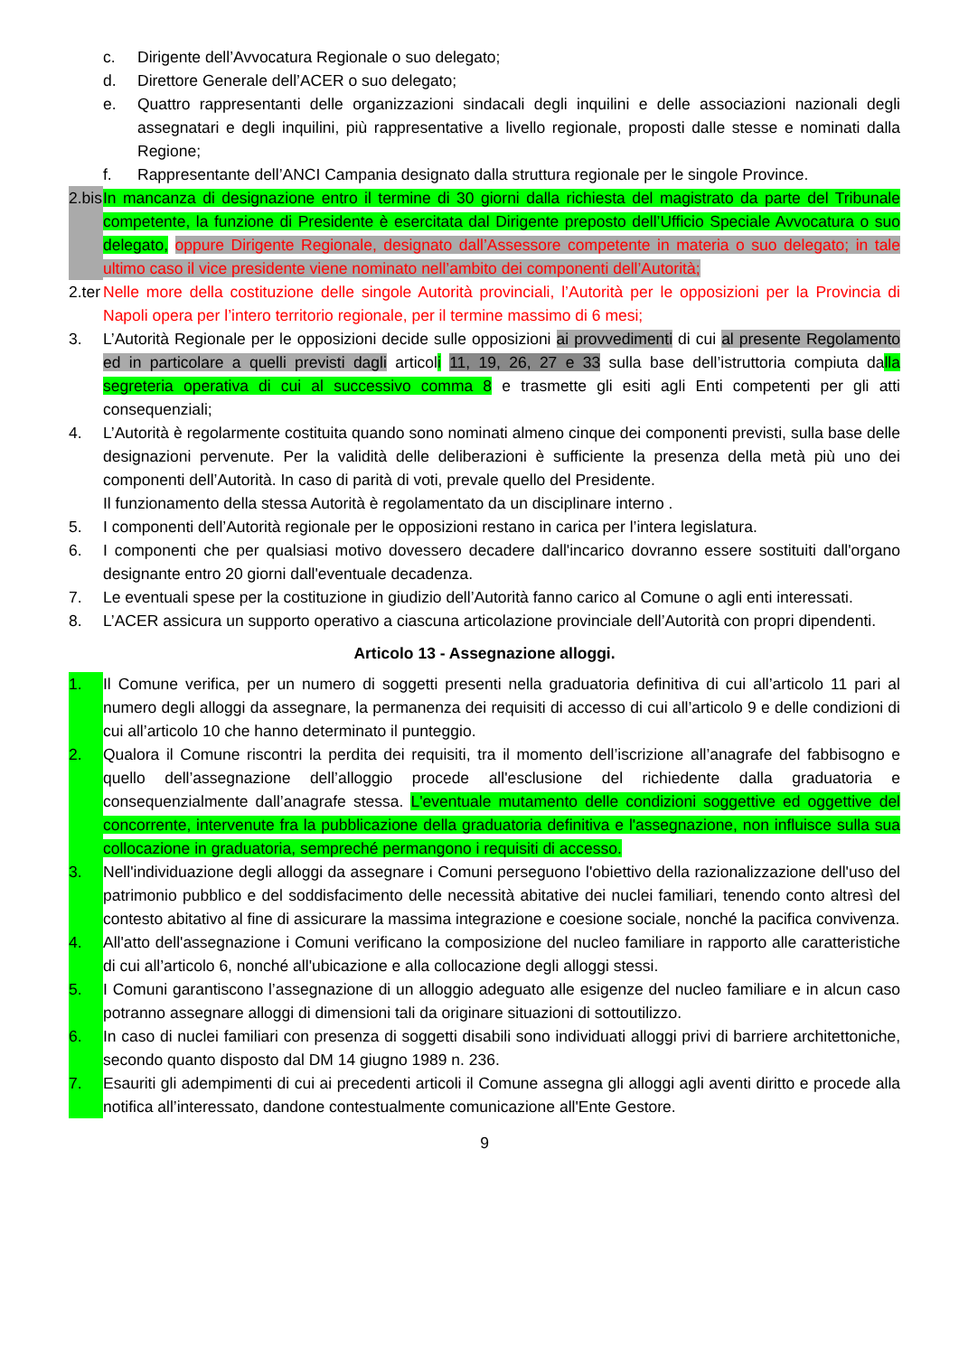c. Dirigente dell’Avvocatura Regionale o suo delegato;
d. Direttore Generale dell’ACER o suo delegato;
e. Quattro rappresentanti delle organizzazioni sindacali degli inquilini e delle associazioni nazionali degli assegnatari e degli inquilini, più rappresentative a livello regionale, proposti dalle stesse e nominati dalla Regione;
f. Rappresentante dell’ANCI Campania designato dalla struttura regionale per le singole Province.
2.bis In mancanza di designazione entro il termine di 30 giorni dalla richiesta del magistrato da parte del Tribunale competente, la funzione di Presidente è esercitata dal Dirigente preposto dell’Ufficio Speciale Avvocatura o suo delegato, oppure Dirigente Regionale, designato dall’Assessore competente in materia o suo delegato; in tale ultimo caso il vice presidente viene nominato nell’ambito dei componenti dell’Autorità;
2.ter Nelle more della costituzione delle singole Autorità provinciali, l’Autorità per le opposizioni per la Provincia di Napoli opera per l’intero territorio regionale, per il termine massimo di 6 mesi;
3. L’Autorità Regionale per le opposizioni decide sulle opposizioni ai provvedimenti di cui al presente Regolamento ed in particolare a quelli previsti dagli articoli 11, 19, 26, 27 e 33 sulla base dell’istruttoria compiuta dalla segreteria operativa di cui al successivo comma 8 e trasmette gli esiti agli Enti competenti per gli atti consequenziali;
4. L’Autorità è regolarmente costituita quando sono nominati almeno cinque dei componenti previsti, sulla base delle designazioni pervenute. Per la validità delle deliberazioni è sufficiente la presenza della metà più uno dei componenti dell’Autorità. In caso di parità di voti, prevale quello del Presidente.
Il funzionamento della stessa Autorità è regolamentato da un disciplinare interno .
5. I componenti dell’Autorità regionale per le opposizioni restano in carica per l’intera legislatura.
6. I componenti che per qualsiasi motivo dovessero decadere dall'incarico dovranno essere sostituiti dall'organo designante entro 20 giorni dall'eventuale decadenza.
7. Le eventuali spese per la costituzione in giudizio dell’Autorità fanno carico al Comune o agli enti interessati.
8. L’ACER assicura un supporto operativo a ciascuna articolazione provinciale dell’Autorità con propri dipendenti.
Articolo 13 - Assegnazione alloggi.
1. Il Comune verifica, per un numero di soggetti presenti nella graduatoria definitiva di cui all’articolo 11 pari al numero degli alloggi da assegnare, la permanenza dei requisiti di accesso di cui all’articolo 9 e delle condizioni di cui all’articolo 10 che hanno determinato il punteggio.
2. Qualora il Comune riscontri la perdita dei requisiti, tra il momento dell’iscrizione all’anagrafe del fabbisogno e quello dell’assegnazione dell’alloggio procede all'esclusione del richiedente dalla graduatoria e consequenzialmente dall’anagrafe stessa. L'eventuale mutamento delle condizioni soggettive ed oggettive del concorrente, intervenute fra la pubblicazione della graduatoria definitiva e l'assegnazione, non influisce sulla sua collocazione in graduatoria, sempreché permangono i requisiti di accesso.
3. Nell'individuazione degli alloggi da assegnare i Comuni perseguono l'obiettivo della razionalizzazione dell'uso del patrimonio pubblico e del soddisfacimento delle necessità abitative dei nuclei familiari, tenendo conto altresì del contesto abitativo al fine di assicurare la massima integrazione e coesione sociale, nonché la pacifica convivenza.
4. All'atto dell'assegnazione i Comuni verificano la composizione del nucleo familiare in rapporto alle caratteristiche di cui all’articolo 6, nonché all'ubicazione e alla collocazione degli alloggi stessi.
5. I Comuni garantiscono l’assegnazione di un alloggio adeguato alle esigenze del nucleo familiare e in alcun caso potranno assegnare alloggi di dimensioni tali da originare situazioni di sottoutilizzo.
6. In caso di nuclei familiari con presenza di soggetti disabili sono individuati alloggi privi di barriere architettoniche, secondo quanto disposto dal DM 14 giugno 1989 n. 236.
7. Esauriti gli adempimenti di cui ai precedenti articoli il Comune assegna gli alloggi agli aventi diritto e procede alla notifica all’interessato, dandone contestualmente comunicazione all'Ente Gestore.
9